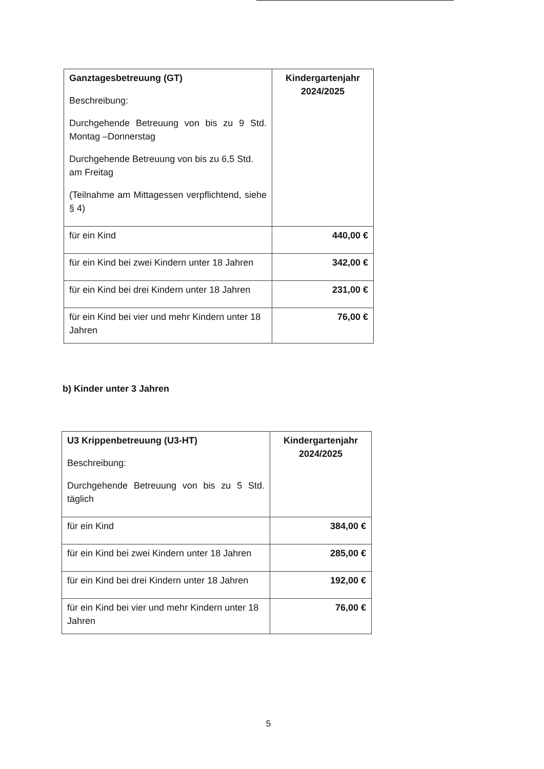| Ganztagesbetreuung (GT) Beschreibung: Durchgehende Betreuung von bis zu 9 Std. Montag –Donnerstag Durchgehende Betreuung von bis zu 6,5 Std. am Freitag (Teilnahme am Mittagessen verpflichtend, siehe § 4) | Kindergartenjahr 2024/2025 |
| für ein Kind | 440,00 € |
| für ein Kind bei zwei Kindern unter 18 Jahren | 342,00 € |
| für ein Kind bei drei Kindern unter 18 Jahren | 231,00 € |
| für ein Kind bei vier und mehr Kindern unter 18 Jahren | 76,00 € |
b) Kinder unter 3 Jahren
| U3 Krippenbetreuung (U3-HT) Beschreibung: Durchgehende Betreuung von bis zu 5 Std. täglich | Kindergartenjahr 2024/2025 |
| für ein Kind | 384,00 € |
| für ein Kind bei zwei Kindern unter 18 Jahren | 285,00 € |
| für ein Kind bei drei Kindern unter 18 Jahren | 192,00 € |
| für ein Kind bei vier und mehr Kindern unter 18 Jahren | 76,00 € |
5